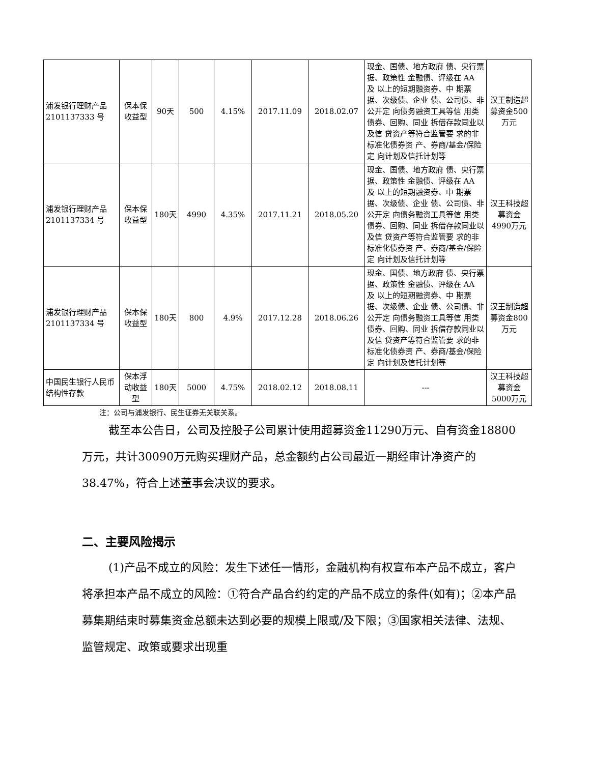| 浦发银行理财产品 2101137333 号 | 保本保收益型 | 90天 | 500 | 4.15% | 2017.11.09 | 2018.02.07 | 现金、国债、地方政府 债、央行票据、政策性 金融债、评级在 AA 及 以上的短期融资券、中 期票据、次级债、企业 债、公司债、非公开定 向债务融资工具等信 用类债券、回购、同业 拆借存款同业以及信 贷资产等符合监管要 求的非标准化债券资 产、券商/基金/保险定 向计划及信托计划等 | 汉王制造超募资金500万元 |
| 浦发银行理财产品 2101137334 号 | 保本保收益型 | 180天 | 4990 | 4.35% | 2017.11.21 | 2018.05.20 | 现金、国债、地方政府 债、央行票据、政策性 金融债、评级在 AA 及 以上的短期融资券、中 期票据、次级债、企业 债、公司债、非公开定 向债务融资工具等信 用类债券、回购、同业 拆借存款同业以及信 贷资产等符合监管要 求的非标准化债券资 产、券商/基金/保险定 向计划及信托计划等 | 汉王科技超募资金4990万元 |
| 浦发银行理财产品 2101137334 号 | 保本保收益型 | 180天 | 800 | 4.9% | 2017.12.28 | 2018.06.26 | 现金、国债、地方政府 债、央行票据、政策性 金融债、评级在 AA 及 以上的短期融资券、中 期票据、次级债、企业 债、公司债、非公开定 向债务融资工具等信 用类债券、回购、同业 拆借存款同业以及信 贷资产等符合监管要 求的非标准化债券资 产、券商/基金/保险定 向计划及信托计划等 | 汉王制造超募资金800万元 |
| 中国民生银行人民币结构性存款 | 保本浮动收益型 | 180天 | 5000 | 4.75% | 2018.02.12 | 2018.08.11 | --- | 汉王科技超募资金5000万元 |
注：公司与浦发银行、民生证券无关联关系。
截至本公告日，公司及控股子公司累计使用超募资金11290万元、自有资金18800万元，共计30090万元购买理财产品，总金额约占公司最近一期经审计净资产的38.47%，符合上述董事会决议的要求。
二、主要风险揭示
(1)产品不成立的风险：发生下述任一情形，金融机构有权宣布本产品不成立，客户将承担本产品不成立的风险：①符合产品合约约定的产品不成立的条件(如有)；②本产品募集期结束时募集资金总额未达到必要的规模上限或/及下限；③国家相关法律、法规、监管规定、政策或要求出现重